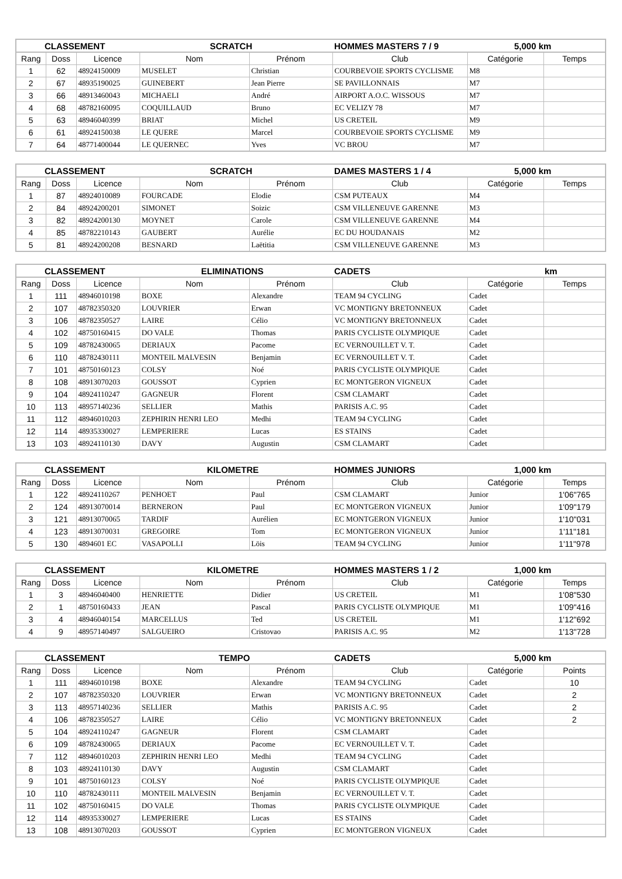| CLASSEMENT | | | SCRATCH | | HOMMES MASTERS 7 / 9 | 5,000 km | |
| --- | --- | --- | --- | --- | --- | --- | --- |
| Rang | Doss | Licence | Nom | Prénom | Club | Catégorie | Temps |
| 1 | 62 | 48924150009 | MUSELET | Christian | COURBEVOIE SPORTS CYCLISME | M8 | |
| 2 | 67 | 48935190025 | GUINEBERT | Jean Pierre | SE PAVILLONNAIS | M7 | |
| 3 | 66 | 48913460043 | MICHAELI | André | AIRPORT A.O.C. WISSOUS | M7 | |
| 4 | 68 | 48782160095 | COQUILLAUD | Bruno | EC VELIZY 78 | M7 | |
| 5 | 63 | 48946040399 | BRIAT | Michel | US CRETEIL | M9 | |
| 6 | 61 | 48924150038 | LE QUERE | Marcel | COURBEVOIE SPORTS CYCLISME | M9 | |
| 7 | 64 | 48771400044 | LE QUERNEC | Yves | VC BROU | M7 | |
| CLASSEMENT | | | SCRATCH | | DAMES MASTERS 1 / 4 | 5,000 km | |
| --- | --- | --- | --- | --- | --- | --- | --- |
| Rang | Doss | Licence | Nom | Prénom | Club | Catégorie | Temps |
| 1 | 87 | 48924010089 | FOURCADE | Elodie | CSM PUTEAUX | M4 | |
| 2 | 84 | 48924200201 | SIMONET | Soizic | CSM VILLENEUVE GARENNE | M3 | |
| 3 | 82 | 48924200130 | MOYNET | Carole | CSM VILLENEUVE GARENNE | M4 | |
| 4 | 85 | 48782210143 | GAUBERT | Aurélie | EC DU HOUDANAIS | M2 | |
| 5 | 81 | 48924200208 | BESNARD | Laëtitia | CSM VILLENEUVE GARENNE | M3 | |
| CLASSEMENT | | | ELIMINATIONS | | CADETS | km | |
| --- | --- | --- | --- | --- | --- | --- | --- |
| Rang | Doss | Licence | Nom | Prénom | Club | Catégorie | Temps |
| 1 | 111 | 48946010198 | BOXE | Alexandre | TEAM 94 CYCLING | Cadet | |
| 2 | 107 | 48782350320 | LOUVRIER | Erwan | VC MONTIGNY BRETONNEUX | Cadet | |
| 3 | 106 | 48782350527 | LAIRE | Célio | VC MONTIGNY BRETONNEUX | Cadet | |
| 4 | 102 | 48750160415 | DO VALE | Thomas | PARIS CYCLISTE OLYMPIQUE | Cadet | |
| 5 | 109 | 48782430065 | DERIAUX | Pacome | EC VERNOUILLET V. T. | Cadet | |
| 6 | 110 | 48782430111 | MONTEIL MALVESIN | Benjamin | EC VERNOUILLET V. T. | Cadet | |
| 7 | 101 | 48750160123 | COLSY | Noé | PARIS CYCLISTE OLYMPIQUE | Cadet | |
| 8 | 108 | 48913070203 | GOUSSOT | Cyprien | EC MONTGERON VIGNEUX | Cadet | |
| 9 | 104 | 48924110247 | GAGNEUR | Florent | CSM CLAMART | Cadet | |
| 10 | 113 | 48957140236 | SELLIER | Mathis | PARISIS A.C. 95 | Cadet | |
| 11 | 112 | 48946010203 | ZEPHIRIN HENRI LEO | Medhi | TEAM 94 CYCLING | Cadet | |
| 12 | 114 | 48935330027 | LEMPERIERE | Lucas | ES STAINS | Cadet | |
| 13 | 103 | 48924110130 | DAVY | Augustin | CSM CLAMART | Cadet | |
| CLASSEMENT | | | KILOMETRE | | HOMMES JUNIORS | 1,000 km | |
| --- | --- | --- | --- | --- | --- | --- | --- |
| Rang | Doss | Licence | Nom | Prénom | Club | Catégorie | Temps |
| 1 | 122 | 48924110267 | PENHOET | Paul | CSM CLAMART | Junior | 1'06"765 |
| 2 | 124 | 48913070014 | BERNERON | Paul | EC MONTGERON VIGNEUX | Junior | 1'09"179 |
| 3 | 121 | 48913070065 | TARDIF | Aurélien | EC MONTGERON VIGNEUX | Junior | 1'10"031 |
| 4 | 123 | 48913070031 | GREGOIRE | Tom | EC MONTGERON VIGNEUX | Junior | 1'11"181 |
| 5 | 130 | 4894601 EC | VASAPOLLI | Löis | TEAM 94 CYCLING | Junior | 1'11"978 |
| CLASSEMENT | | | KILOMETRE | | HOMMES MASTERS 1 / 2 | 1,000 km | |
| --- | --- | --- | --- | --- | --- | --- | --- |
| Rang | Doss | Licence | Nom | Prénom | Club | Catégorie | Temps |
| 1 | 3 | 48946040400 | HENRIETTE | Didier | US CRETEIL | M1 | 1'08"530 |
| 2 | 1 | 48750160433 | JEAN | Pascal | PARIS CYCLISTE OLYMPIQUE | M1 | 1'09"416 |
| 3 | 4 | 48946040154 | MARCELLUS | Ted | US CRETEIL | M1 | 1'12"692 |
| 4 | 9 | 48957140497 | SALGUEIRO | Cristovao | PARISIS A.C. 95 | M2 | 1'13"728 |
| CLASSEMENT | | | TEMPO | | CADETS | 5,000 km | |
| --- | --- | --- | --- | --- | --- | --- | --- |
| Rang | Doss | Licence | Nom | Prénom | Club | Catégorie | Points |
| 1 | 111 | 48946010198 | BOXE | Alexandre | TEAM 94 CYCLING | Cadet | 10 |
| 2 | 107 | 48782350320 | LOUVRIER | Erwan | VC MONTIGNY BRETONNEUX | Cadet | 2 |
| 3 | 113 | 48957140236 | SELLIER | Mathis | PARISIS A.C. 95 | Cadet | 2 |
| 4 | 106 | 48782350527 | LAIRE | Célio | VC MONTIGNY BRETONNEUX | Cadet | 2 |
| 5 | 104 | 48924110247 | GAGNEUR | Florent | CSM CLAMART | Cadet | |
| 6 | 109 | 48782430065 | DERIAUX | Pacome | EC VERNOUILLET V. T. | Cadet | |
| 7 | 112 | 48946010203 | ZEPHIRIN HENRI LEO | Medhi | TEAM 94 CYCLING | Cadet | |
| 8 | 103 | 48924110130 | DAVY | Augustin | CSM CLAMART | Cadet | |
| 9 | 101 | 48750160123 | COLSY | Noé | PARIS CYCLISTE OLYMPIQUE | Cadet | |
| 10 | 110 | 48782430111 | MONTEIL MALVESIN | Benjamin | EC VERNOUILLET V. T. | Cadet | |
| 11 | 102 | 48750160415 | DO VALE | Thomas | PARIS CYCLISTE OLYMPIQUE | Cadet | |
| 12 | 114 | 48935330027 | LEMPERIERE | Lucas | ES STAINS | Cadet | |
| 13 | 108 | 48913070203 | GOUSSOT | Cyprien | EC MONTGERON VIGNEUX | Cadet | |